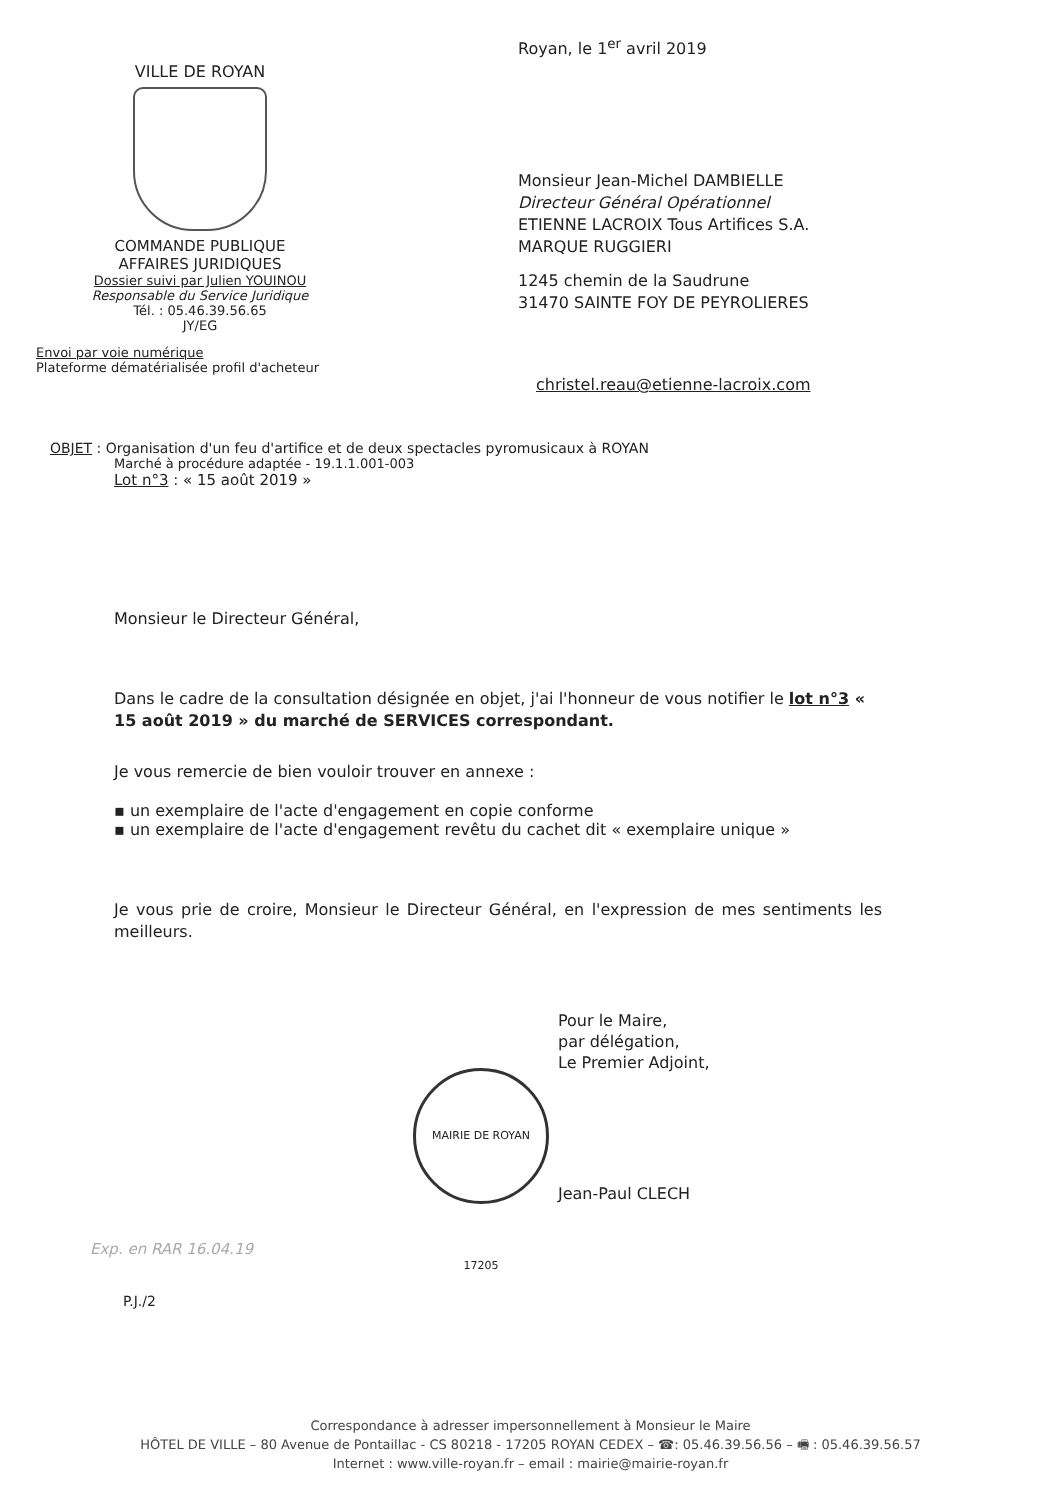Royan, le 1<sup>er</sup> avril 2019
Monsieur Jean-Michel DAMBIELLE
Directeur Général Opérationnel
ETIENNE LACROIX Tous Artifices S.A.
MARQUE RUGGIERI
1245 chemin de la Saudrune
31470 SAINTE FOY DE PEYROLIERES
christel.reau@etienne-lacroix.com
VILLE DE ROYAN
COMMANDE PUBLIQUE
AFFAIRES JURIDIQUES
Dossier suivi par Julien YOUINOU
Responsable du Service Juridique
Tél. : 05.46.39.56.65
JY/EG
Envoi par voie numérique
Plateforme dématérialisée profil d'acheteur
OBJET : Organisation d'un feu d'artifice et de deux spectacles pyromusicaux à ROYAN
Marché à procédure adaptée - 19.1.1.001-003
Lot n°3 : « 15 août 2019 »
Monsieur le Directeur Général,
Dans le cadre de la consultation désignée en objet, j'ai l'honneur de vous notifier le lot n°3 « 15 août 2019 » du marché de SERVICES correspondant.
Je vous remercie de bien vouloir trouver en annexe :
▪ un exemplaire de l'acte d'engagement en copie conforme
▪ un exemplaire de l'acte d'engagement revêtu du cachet dit « exemplaire unique »
Je vous prie de croire, Monsieur le Directeur Général, en l'expression de mes sentiments les meilleurs.
MAIRIE DE ROYAN 17205
Pour le Maire,
par délégation,
Le Premier Adjoint,
Jean-Paul CLECH
Exp. en RAR 16.04.19
P.J./2
Correspondance à adresser impersonnellement à Monsieur le Maire
HÔTEL DE VILLE – 80 Avenue de Pontaillac - CS 80218 - 17205 ROYAN CEDEX – ☎: 05.46.39.56.56 – 🖷 : 05.46.39.56.57
Internet : www.ville-royan.fr – email : mairie@mairie-royan.fr